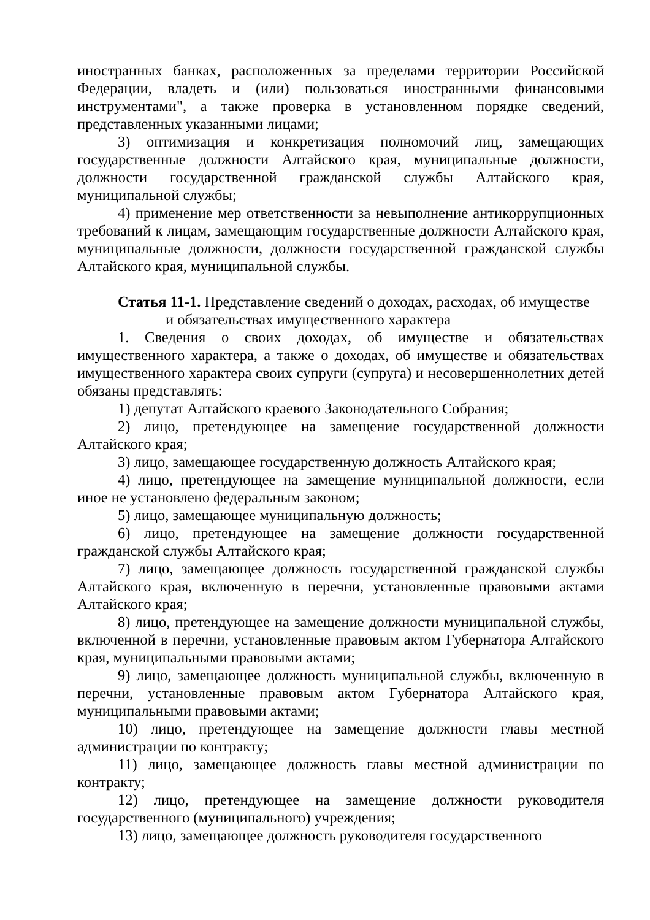иностранных банках, расположенных за пределами территории Российской Федерации, владеть и (или) пользоваться иностранными финансовыми инструментами", а также проверка в установленном порядке сведений, представленных указанными лицами;
3) оптимизация и конкретизация полномочий лиц, замещающих государственные должности Алтайского края, муниципальные должности, должности государственной гражданской службы Алтайского края, муниципальной службы;
4) применение мер ответственности за невыполнение антикоррупционных требований к лицам, замещающим государственные должности Алтайского края, муниципальные должности, должности государственной гражданской службы Алтайского края, муниципальной службы.
Статья 11-1. Представление сведений о доходах, расходах, об имуществе
и обязательствах имущественного характера
1. Сведения о своих доходах, об имуществе и обязательствах имущественного характера, а также о доходах, об имуществе и обязательствах имущественного характера своих супруги (супруга) и несовершеннолетних детей обязаны представлять:
1) депутат Алтайского краевого Законодательного Собрания;
2) лицо, претендующее на замещение государственной должности Алтайского края;
3) лицо, замещающее государственную должность Алтайского края;
4) лицо, претендующее на замещение муниципальной должности, если иное не установлено федеральным законом;
5) лицо, замещающее муниципальную должность;
6) лицо, претендующее на замещение должности государственной гражданской службы Алтайского края;
7) лицо, замещающее должность государственной гражданской службы Алтайского края, включенную в перечни, установленные правовыми актами Алтайского края;
8) лицо, претендующее на замещение должности муниципальной службы, включенной в перечни, установленные правовым актом Губернатора Алтайского края, муниципальными правовыми актами;
9) лицо, замещающее должность муниципальной службы, включенную в перечни, установленные правовым актом Губернатора Алтайского края, муниципальными правовыми актами;
10) лицо, претендующее на замещение должности главы местной администрации по контракту;
11) лицо, замещающее должность главы местной администрации по контракту;
12) лицо, претендующее на замещение должности руководителя государственного (муниципального) учреждения;
13) лицо, замещающее должность руководителя государственного